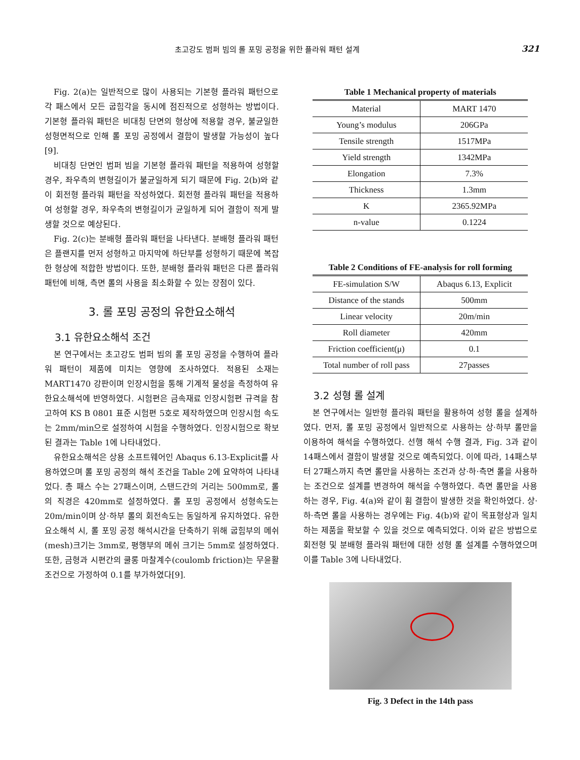초고강도 범퍼 빔의 롤 포밍 공정을 위한 플라워 패턴 설계 321
Fig. 2(a)는 일반적으로 많이 사용되는 기본형 플라워 패턴으로 각 패스에서 모든 굽힘각을 동시에 점진적으로 성형하는 방법이다. 기본형 플라워 패턴은 비대칭 단면의 형상에 적용할 경우, 불균일한 성형면적으로 인해 롤 포밍 공정에서 결함이 발생할 가능성이 높다[9].
비대칭 단면인 범퍼 빔을 기본형 플라워 패턴을 적용하여 성형할 경우, 좌우측의 변형길이가 불균일하게 되기 때문에 Fig. 2(b)와 같이 회전형 플라워 패턴을 작성하였다. 회전형 플라워 패턴을 적용하여 성형할 경우, 좌우측의 변형길이가 균일하게 되어 결함이 적게 발생할 것으로 예상된다.
Fig. 2(c)는 분배형 플라워 패턴을 나타낸다. 분배형 플라워 패턴은 플랜지를 먼저 성형하고 마지막에 하단부를 성형하기 때문에 복잡한 형상에 적합한 방법이다. 또한, 분배형 플라워 패턴은 다른 플라워 패턴에 비해, 측면 롤의 사용을 최소화할 수 있는 장점이 있다.
3. 롤 포밍 공정의 유한요소해석
3.1 유한요소해석 조건
본 연구에서는 초고강도 범퍼 빔의 롤 포밍 공정을 수행하여 플라워 패턴이 제품에 미치는 영향에 조사하였다. 적용된 소재는 MART1470 강판이며 인장시험을 통해 기계적 물성을 측정하여 유한요소해석에 반영하였다. 시험편은 금속재료 인장시험편 규격을 참고하여 KS B 0801 표준 시험편 5호로 제작하였으며 인장시험 속도는 2mm/min으로 설정하여 시험을 수행하였다. 인장시험으로 확보된 결과는 Table 1에 나타내었다.
유한요소해석은 상용 소프트웨어인 Abaqus 6.13-Explicit를 사용하였으며 롤 포밍 공정의 해석 조건을 Table 2에 요약하여 나타내었다. 총 패스 수는 27패스이며, 스탠드간의 거리는 500mm로, 롤의 직경은 420mm로 설정하였다. 롤 포밍 공정에서 성형속도는 20m/min이며 상·하부 롤의 회전속도는 동일하게 유지하였다. 유한요소해석 시, 롤 포밍 공정 해석시간을 단축하기 위해 굽힘부의 메쉬(mesh)크기는 3mm로, 평행부의 메쉬 크기는 5mm로 설정하였다. 또한, 금형과 시편간의 쿨롱 마찰계수(coulomb friction)는 무윤활 조건으로 가정하여 0.1를 부가하였다[9].
Table 1 Mechanical property of materials
| Material | MART 1470 |
| Young’s modulus | 206GPa |
| Tensile strength | 1517MPa |
| Yield strength | 1342MPa |
| Elongation | 7.3% |
| Thickness | 1.3mm |
| K | 2365.92MPa |
| n-value | 0.1224 |
Table 2 Conditions of FE-analysis for roll forming
| FE-simulation S/W | Abaqus 6.13, Explicit |
| Distance of the stands | 500mm |
| Linear velocity | 20m/min |
| Roll diameter | 420mm |
| Friction coefficient(μ) | 0.1 |
| Total number of roll pass | 27passes |
3.2 성형 롤 설계
본 연구에서는 일반형 플라워 패턴을 활용하여 성형 롤을 설계하였다. 먼저, 롤 포밍 공정에서 일반적으로 사용하는 상·하부 롤만을 이용하여 해석을 수행하였다. 선행 해석 수행 결과, Fig. 3과 같이 14패스에서 결함이 발생할 것으로 예측되었다. 이에 따라, 14패스부터 27패스까지 측면 롤만을 사용하는 조건과 상·하·측면 롤을 사용하는 조건으로 설계를 변경하여 해석을 수행하였다. 측면 롤만을 사용하는 경우, Fig. 4(a)와 같이 휨 결함이 발생한 것을 확인하였다. 상·하·측면 롤을 사용하는 경우에는 Fig. 4(b)와 같이 목표형상과 일치하는 제품을 확보할 수 있을 것으로 예측되었다. 이와 같은 방법으로 회전형 및 분배형 플라워 패턴에 대한 성형 롤 설계를 수행하였으며 이를 Table 3에 나타내었다.
Fig. 3 Defect in the 14th pass